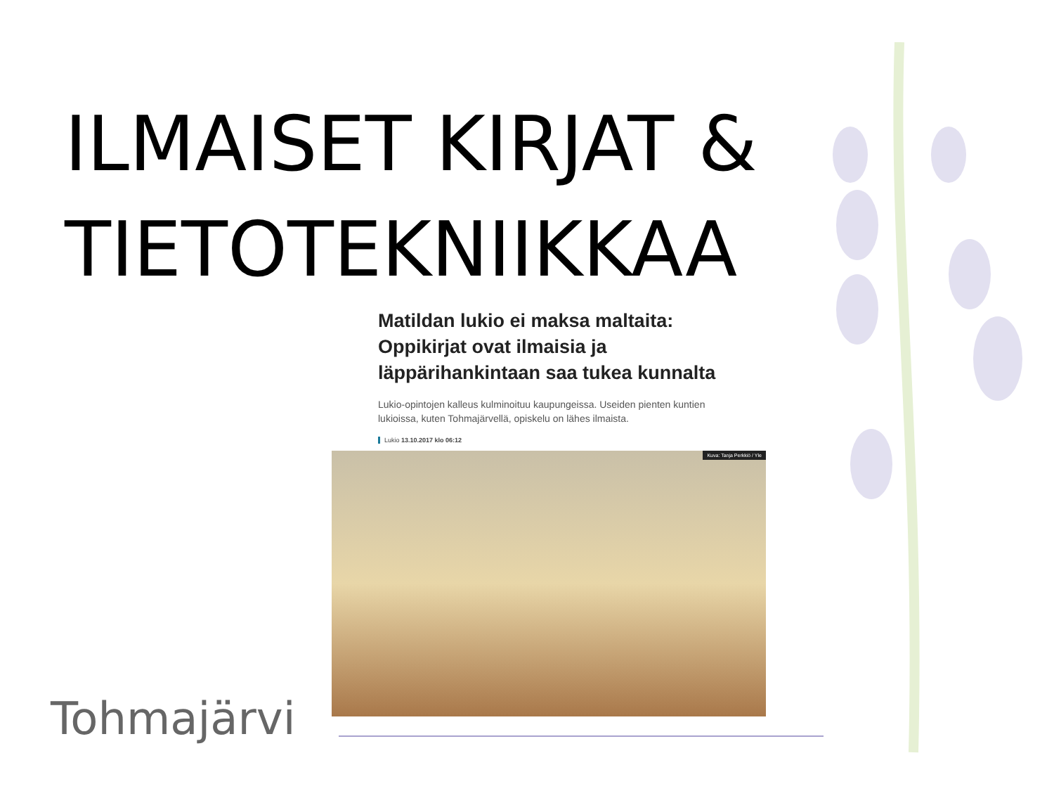ILMAISET KIRJAT & TIETOTEKNIIKKAA
Matildan lukio ei maksa maltaita: Oppikirjat ovat ilmaisia ja läppärihankintaan saa tukea kunnalta
Lukio-opintojen kalleus kulminoituu kaupungeissa. Useiden pienten kuntien lukioissa, kuten Tohmajärvellä, opiskelu on lähes ilmaista.
Lukio 13.10.2017 klo 06:12
Kuva: Tanja Perkkiö / Yle
Tohmajärvi